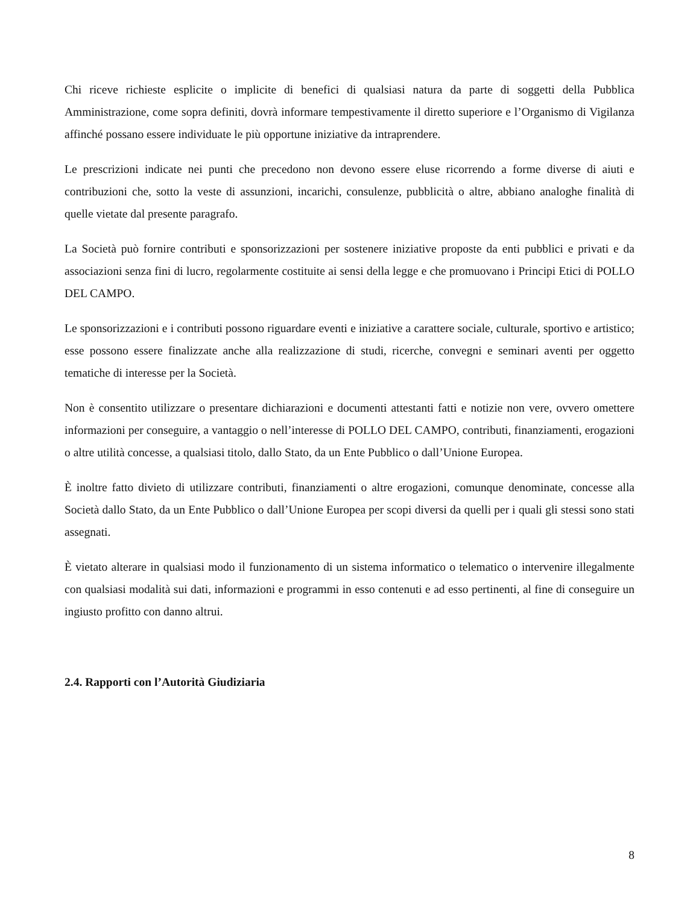Chi riceve richieste esplicite o implicite di benefici di qualsiasi natura da parte di soggetti della Pubblica Amministrazione, come sopra definiti, dovrà informare tempestivamente il diretto superiore e l’Organismo di Vigilanza affinché possano essere individuate le più opportune iniziative da intraprendere.
Le prescrizioni indicate nei punti che precedono non devono essere eluse ricorrendo a forme diverse di aiuti e contribuzioni che, sotto la veste di assunzioni, incarichi, consulenze, pubblicità o altre, abbiano analoghe finalità di quelle vietate dal presente paragrafo.
La Società può fornire contributi e sponsorizzazioni per sostenere iniziative proposte da enti pubblici e privati e da associazioni senza fini di lucro, regolarmente costituite ai sensi della legge e che promuovano i Principi Etici di POLLO DEL CAMPO.
Le sponsorizzazioni e i contributi possono riguardare eventi e iniziative a carattere sociale, culturale, sportivo e artistico; esse possono essere finalizzate anche alla realizzazione di studi, ricerche, convegni e seminari aventi per oggetto tematiche di interesse per la Società.
Non è consentito utilizzare o presentare dichiarazioni e documenti attestanti fatti e notizie non vere, ovvero omettere informazioni per conseguire, a vantaggio o nell’interesse di POLLO DEL CAMPO, contributi, finanziamenti, erogazioni o altre utilità concesse, a qualsiasi titolo, dallo Stato, da un Ente Pubblico o dall’Unione Europea.
È inoltre fatto divieto di utilizzare contributi, finanziamenti o altre erogazioni, comunque denominate, concesse alla Società dallo Stato, da un Ente Pubblico o dall’Unione Europea per scopi diversi da quelli per i quali gli stessi sono stati assegnati.
È vietato alterare in qualsiasi modo il funzionamento di un sistema informatico o telematico o intervenire illegalmente con qualsiasi modalità sui dati, informazioni e programmi in esso contenuti e ad esso pertinenti, al fine di conseguire un ingiusto profitto con danno altrui.
2.4. Rapporti con l’Autorità Giudiziaria
8